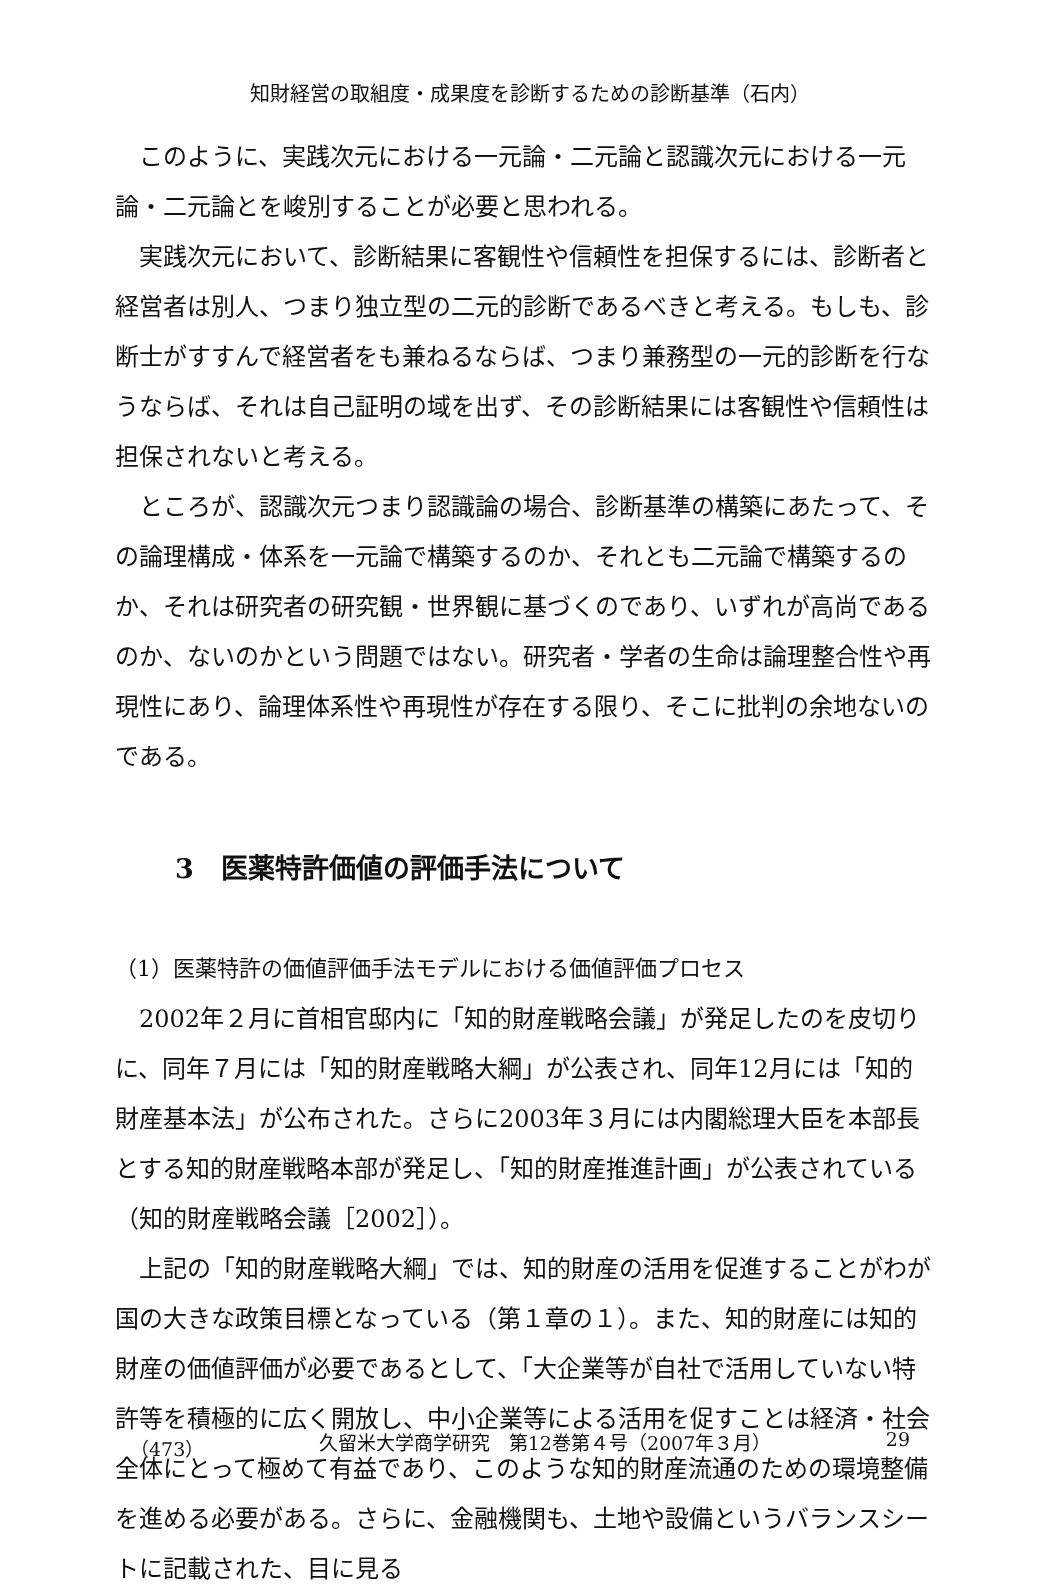知財経営の取組度・成果度を診断するための診断基準（石内）
このように、実践次元における一元論・二元論と認識次元における一元論・二元論とを峻別することが必要と思われる。
実践次元において、診断結果に客観性や信頼性を担保するには、診断者と経営者は別人、つまり独立型の二元的診断であるべきと考える。もしも、診断士がすすんで経営者をも兼ねるならば、つまり兼務型の一元的診断を行なうならば、それは自己証明の域を出ず、その診断結果には客観性や信頼性は担保されないと考える。
ところが、認識次元つまり認識論の場合、診断基準の構築にあたって、その論理構成・体系を一元論で構築するのか、それとも二元論で構築するのか、それは研究者の研究観・世界観に基づくのであり、いずれが高尚であるのか、ないのかという問題ではない。研究者・学者の生命は論理整合性や再現性にあり、論理体系性や再現性が存在する限り、そこに批判の余地ないのである。
3　医薬特許価値の評価手法について
（1）医薬特許の価値評価手法モデルにおける価値評価プロセス
2002年２月に首相官邸内に「知的財産戦略会議」が発足したのを皮切りに、同年７月には「知的財産戦略大綱」が公表され、同年12月には「知的財産基本法」が公布された。さらに2003年３月には内閣総理大臣を本部長とする知的財産戦略本部が発足し、「知的財産推進計画」が公表されている（知的財産戦略会議［2002］）。
上記の「知的財産戦略大綱」では、知的財産の活用を促進することがわが国の大きな政策目標となっている（第１章の１）。また、知的財産には知的財産の価値評価が必要であるとして、「大企業等が自社で活用していない特許等を積極的に広く開放し、中小企業等による活用を促すことは経済・社会全体にとって極めて有益であり、このような知的財産流通のための環境整備を進める必要がある。さらに、金融機関も、土地や設備というバランスシートに記載された、目に見る
（473） 久留米大学商学研究　第12巻第４号（2007年３月） 29